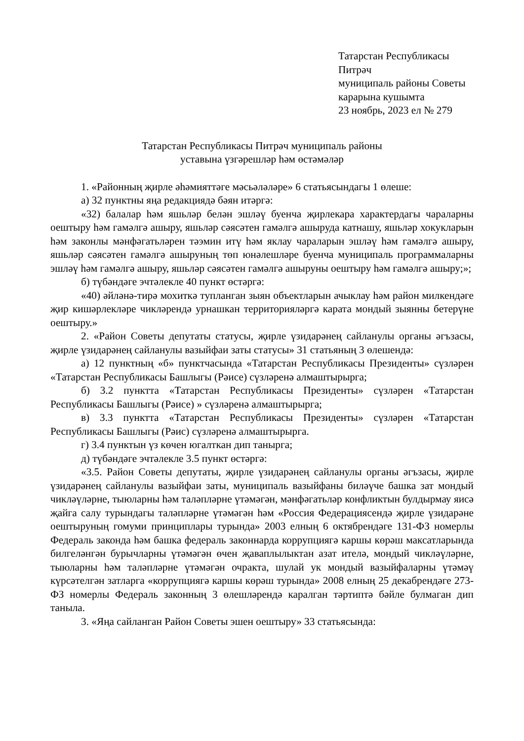Татарстан Республикасы Питрәч
муниципаль районы Советы
карарына кушымта
23 ноябрь, 2023 ел № 279
Татарстан Республикасы Питрәч муниципаль районы
уставына үзгәрешләр һәм өстәмәләр
1. «Районның җирле әһәмияттәге мәсьәләләре» 6 статьясындагы 1 өлеше:
а) 32 пунктны яңа редакциядә бәян итәргә:
«32) балалар һәм яшьләр белән эшләү буенча җирлекара характердагы чараларны оештыру һәм гамәлгә ашыру, яшьләр сәясәтен гамәлгә ашыруда катнашу, яшьләр хокукларын һәм законлы мәнфәгатьләрен тәэмин итү һәм яклау чараларын эшләү һәм гамәлгә ашыру, яшьләр сәясәтен гамәлгә ашыруның төп юнәлешләре буенча муниципаль программаларны эшләү һәм гамәлгә ашыру, яшьләр сәясәтен гамәлгә ашыруны оештыру һәм гамәлгә ашыру;»;
б) түбәндәге эчтәлекле 40 пункт өстәргә:
«40) әйләнә-тирә мохиткә тупланган зыян объектларын ачыклау һәм район милкендәге җир кишәрлекләре чикләрендә урнашкан территорияләргә карата мондый зыянны бетерүне оештыру.»
2. «Район Советы депутаты статусы, җирле үзидарәнең сайланулы органы әгъзасы, җирле үзидарәнең сайланулы вазыйфаи заты статусы» 31 статьяның 3 өлешендә:
а) 12 пунктның «б» пунктчасында «Татарстан Республикасы Президенты» сүзләрен «Татарстан Республикасы Башлыгы (Рәисе) сүзләренә алмаштырырга;
б) 3.2 пунктта «Татарстан Республикасы Президенты» сүзләрен «Татарстан Республикасы Башлыгы (Рәисе) » сүзләренә алмаштырырга;
в) 3.3 пунктта «Татарстан Республикасы Президенты» сүзләрен «Татарстан Республикасы Башлыгы (Рәис) сүзләренә алмаштырырга.
г) 3.4 пунктын үз көчен югалткан дип танырга;
д) түбәндәге эчтәлекле 3.5 пункт өстәргә:
«3.5. Район Советы депутаты, җирле үзидарәнең сайланулы органы әгъзасы, җирле үзидарәнең сайланулы вазыйфаи заты, муниципаль вазыйфаны биләүче башка зат мондый чикләүләрне, тыюларны һәм таләпләрне үтәмәгән, мәнфәгатьләр конфликтын булдырмау яисә җайга салу турындагы таләпләрне үтәмәгән һәм «Россия Федерациясендә җирле үзидарәне оештыруның гомуми принциплары турында» 2003 елның 6 октябрендәге 131-ФЗ номерлы Федераль законда һәм башка федераль законнарда коррупциягә каршы көрәш максатларында билгеләнгән бурычларны үтәмәгән өчен җаваплылыктан азат ителә, мондый чикләүләрне, тыюларны һәм таләпләрне үтәмәгән очракта, шулай ук мондый вазыйфаларны үтәмәү күрсәтелгән затларга «коррупциягә каршы көрәш турында» 2008 елның 25 декабрендәге 273-ФЗ номерлы Федераль законның 3 өлешләрендә каралган тәртиптә бәйле булмаган дип танылa.
3. «Яңа сайланган Район Советы эшен оештыру» 33 статьясында: